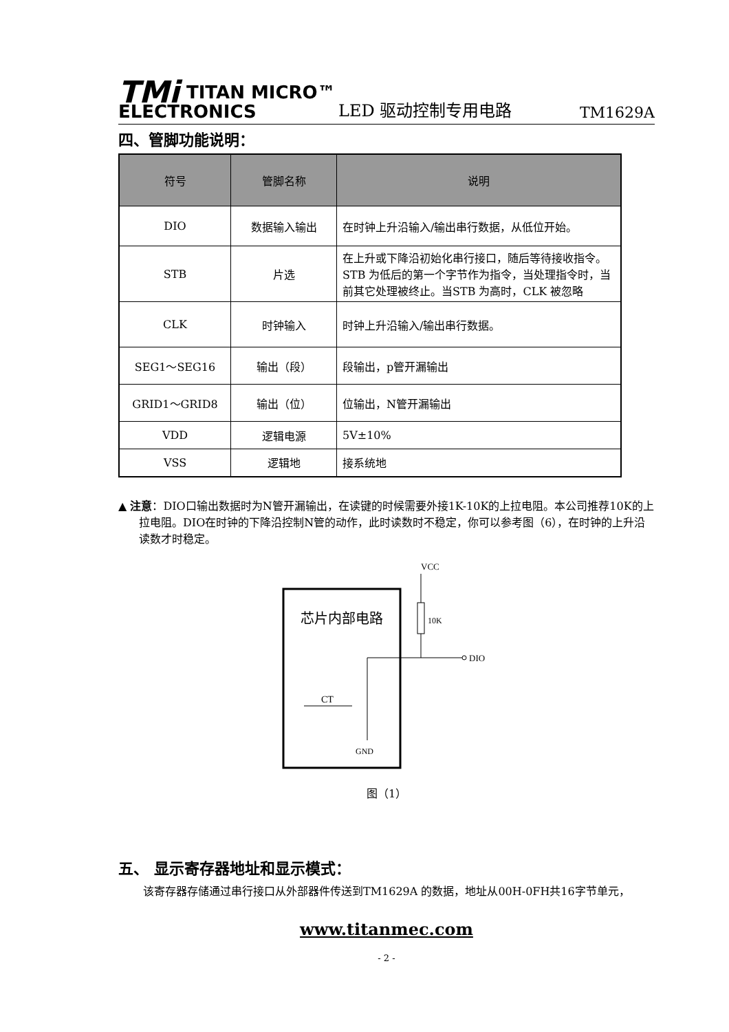TMi TITAN MICRO™
ELECTRONICS
LED 驱动控制专用电路
TM1629A
四、管脚功能说明：
| 符号 | 管脚名称 | 说明 |
| --- | --- | --- |
| DIO | 数据输入输出 | 在时钟上升沿输入/输出串行数据，从低位开始。 |
| STB | 片选 | 在上升或下降沿初始化串行接口，随后等待接收指令。STB 为低后的第一个字节作为指令，当处理指令时，当前其它处理被终止。当STB 为高时，CLK 被忽略 |
| CLK | 时钟输入 | 时钟上升沿输入/输出串行数据。 |
| SEG1～SEG16 | 输出（段） | 段输出，p管开漏输出 |
| GRID1～GRID8 | 输出（位） | 位输出，N管开漏输出 |
| VDD | 逻辑电源 | 5V±10% |
| VSS | 逻辑地 | 接系统地 |
▲ 注意：DIO口输出数据时为N管开漏输出，在读键的时候需要外接1K-10K的上拉电阻。本公司推荐10K的上拉电阻。DIO在时钟的下降沿控制N管的动作，此时读数时不稳定，你可以参考图（6），在时钟的上升沿读数才时稳定。
芯片内部电路
VCC
10K
DIO
CT
GND
图（1）
五、 显示寄存器地址和显示模式：
该寄存器存储通过串行接口从外部器件传送到TM1629A 的数据，地址从00H-0FH共16字节单元，
www.titanmec.com
- 2 -